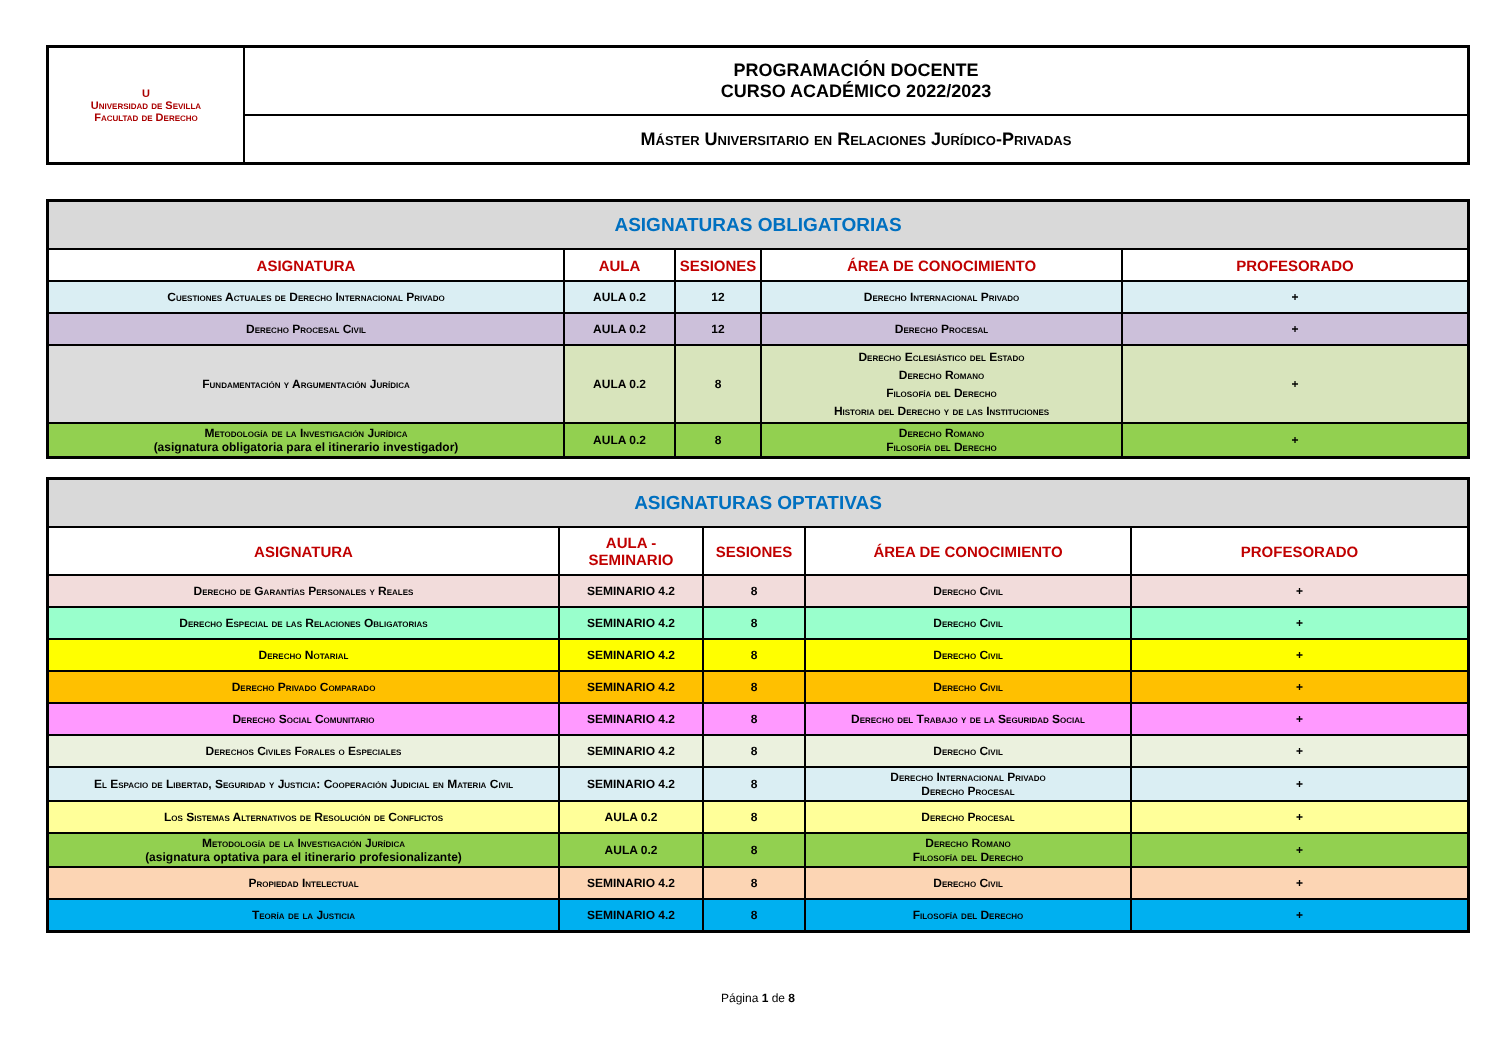| U Universidad de Sevilla Facultad de Derecho | PROGRAMACIÓN DOCENTE CURSO ACADÉMICO 2022/2023 |
| | Máster Universitario en Relaciones Jurídico-Privadas |
| ASIGNATURAS OBLIGATORIAS | | | | |
| ASIGNATURA | AULA | SESIONES | ÁREA DE CONOCIMIENTO | PROFESORADO |
| Cuestiones Actuales de Derecho Internacional Privado | AULA 0.2 | 12 | Derecho Internacional Privado | + |
| Derecho Procesal Civil | AULA 0.2 | 12 | Derecho Procesal | + |
| Fundamentación y Argumentación Jurídica | AULA 0.2 | 8 | Derecho Eclesiástico del Estado Derecho Romano Filosofía del Derecho Historia del Derecho y de las Instituciones | + |
| Metodología de la Investigación Jurídica (asignatura obligatoria para el itinerario investigador) | AULA 0.2 | 8 | Derecho Romano Filosofía del Derecho | + |
| ASIGNATURAS OPTATIVAS | | | | |
| ASIGNATURA | AULA - SEMINARIO | SESIONES | ÁREA DE CONOCIMIENTO | PROFESORADO |
| Derecho de Garantías Personales y Reales | SEMINARIO 4.2 | 8 | Derecho Civil | + |
| Derecho Especial de las Relaciones Obligatorias | SEMINARIO 4.2 | 8 | Derecho Civil | + |
| Derecho Notarial | SEMINARIO 4.2 | 8 | Derecho Civil | + |
| Derecho Privado Comparado | SEMINARIO 4.2 | 8 | Derecho Civil | + |
| Derecho Social Comunitario | SEMINARIO 4.2 | 8 | Derecho del Trabajo y de la Seguridad Social | + |
| Derechos Civiles Forales o Especiales | SEMINARIO 4.2 | 8 | Derecho Civil | + |
| El Espacio de Libertad, Seguridad y Justicia: Cooperación Judicial en Materia Civil | SEMINARIO 4.2 | 8 | Derecho Internacional Privado Derecho Procesal | + |
| Los Sistemas Alternativos de Resolución de Conflictos | AULA 0.2 | 8 | Derecho Procesal | + |
| Metodología de la Investigación Jurídica (asignatura optativa para el itinerario profesionalizante) | AULA 0.2 | 8 | Derecho Romano Filosofía del Derecho | + |
| Propiedad Intelectual | SEMINARIO 4.2 | 8 | Derecho Civil | + |
| Teoría de la Justicia | SEMINARIO 4.2 | 8 | Filosofía del Derecho | + |
Página 1 de 8